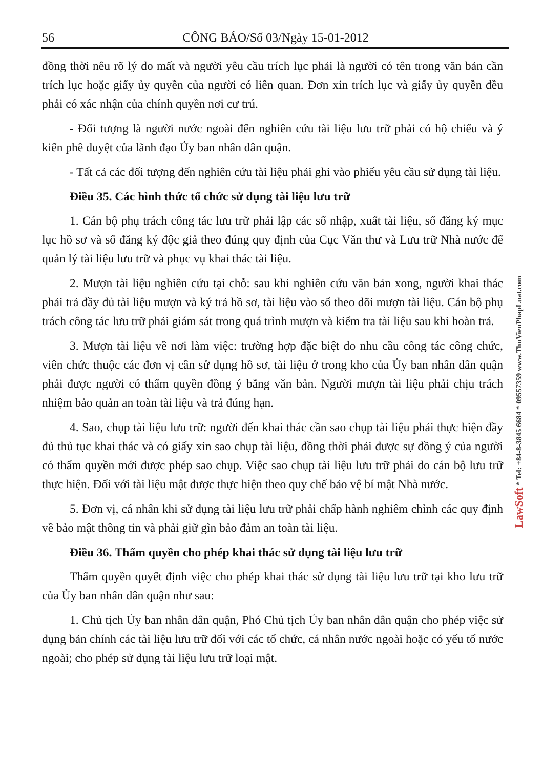56 CÔNG BÁO/Số 03/Ngày 15-01-2012
đồng thời nêu rõ lý do mất và người yêu cầu trích lục phải là người có tên trong văn bản cần trích lục hoặc giấy ủy quyền của người có liên quan. Đơn xin trích lục và giấy ủy quyền đều phải có xác nhận của chính quyền nơi cư trú.
- Đối tượng là người nước ngoài đến nghiên cứu tài liệu lưu trữ phải có hộ chiếu và ý kiến phê duyệt của lãnh đạo Ủy ban nhân dân quận.
- Tất cả các đối tượng đến nghiên cứu tài liệu phải ghi vào phiếu yêu cầu sử dụng tài liệu.
Điều 35. Các hình thức tổ chức sử dụng tài liệu lưu trữ
1. Cán bộ phụ trách công tác lưu trữ phải lập các sổ nhập, xuất tài liệu, sổ đăng ký mục lục hồ sơ và sổ đăng ký độc giả theo đúng quy định của Cục Văn thư và Lưu trữ Nhà nước để quản lý tài liệu lưu trữ và phục vụ khai thác tài liệu.
2. Mượn tài liệu nghiên cứu tại chỗ: sau khi nghiên cứu văn bản xong, người khai thác phải trả đầy đủ tài liệu mượn và ký trả hồ sơ, tài liệu vào sổ theo dõi mượn tài liệu. Cán bộ phụ trách công tác lưu trữ phải giám sát trong quá trình mượn và kiểm tra tài liệu sau khi hoàn trả.
3. Mượn tài liệu về nơi làm việc: trường hợp đặc biệt do nhu cầu công tác công chức, viên chức thuộc các đơn vị cần sử dụng hồ sơ, tài liệu ở trong kho của Ủy ban nhân dân quận phải được người có thẩm quyền đồng ý bằng văn bản. Người mượn tài liệu phải chịu trách nhiệm bảo quản an toàn tài liệu và trả đúng hạn.
4. Sao, chụp tài liệu lưu trữ: người đến khai thác cần sao chụp tài liệu phải thực hiện đầy đủ thủ tục khai thác và có giấy xin sao chụp tài liệu, đồng thời phải được sự đồng ý của người có thẩm quyền mới được phép sao chụp. Việc sao chụp tài liệu lưu trữ phải do cán bộ lưu trữ thực hiện. Đối với tài liệu mật được thực hiện theo quy chế bảo vệ bí mật Nhà nước.
5. Đơn vị, cá nhân khi sử dụng tài liệu lưu trữ phải chấp hành nghiêm chỉnh các quy định về bảo mật thông tin và phải giữ gìn bảo đảm an toàn tài liệu.
Điều 36. Thẩm quyền cho phép khai thác sử dụng tài liệu lưu trữ
Thẩm quyền quyết định việc cho phép khai thác sử dụng tài liệu lưu trữ tại kho lưu trữ của Ủy ban nhân dân quận như sau:
1. Chủ tịch Ủy ban nhân dân quận, Phó Chủ tịch Ủy ban nhân dân quận cho phép việc sử dụng bản chính các tài liệu lưu trữ đối với các tổ chức, cá nhân nước ngoài hoặc có yếu tố nước ngoài; cho phép sử dụng tài liệu lưu trữ loại mật.
LawSoft * Tel: +84-8-3845 6684 * 09557359 www.ThuVienPhapLuat.com